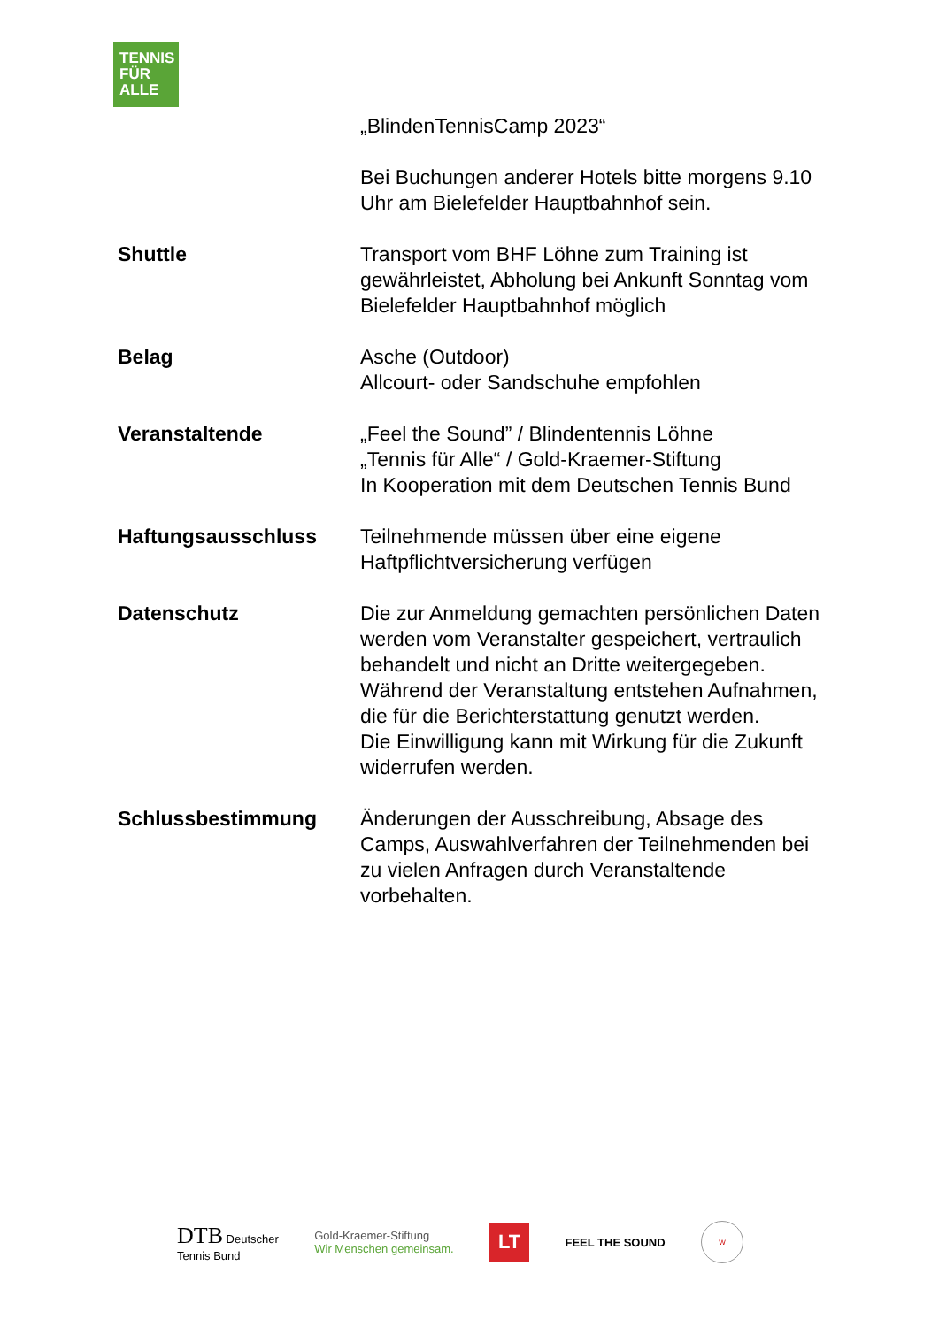TENNIS
FÜR
ALLE
„BlindenTennisCamp 2023“
Bei Buchungen anderer Hotels bitte morgens 9.10 Uhr am Bielefelder Hauptbahnhof sein.
Shuttle Transport vom BHF Löhne zum Training ist gewährleistet, Abholung bei Ankunft Sonntag vom Bielefelder Hauptbahnhof möglich
Belag Asche (Outdoor)
Allcourt- oder Sandschuhe empfohlen
Veranstaltende „Feel the Sound” / Blindentennis Löhne
„Tennis für Alle“ / Gold-Kraemer-Stiftung
In Kooperation mit dem Deutschen Tennis Bund
Haftungsausschluss Teilnehmende müssen über eine eigene Haftpflichtversicherung verfügen
Datenschutz Die zur Anmeldung gemachten persönlichen Daten werden vom Veranstalter gespeichert, vertraulich behandelt und nicht an Dritte weitergegeben. Während der Veranstaltung entstehen Aufnahmen, die für die Berichterstattung genutzt werden.
Die Einwilligung kann mit Wirkung für die Zukunft widerrufen werden.
Schlussbestimmung Änderungen der Ausschreibung, Absage des Camps, Auswahlverfahren der Teilnehmenden bei zu vielen Anfragen durch Veranstaltende vorbehalten.
DTB Deutscher
Tennis Bund
Gold-Kraemer-Stiftung
Wir Menschen gemeinsam.
LT
FEEL THE SOUND
W